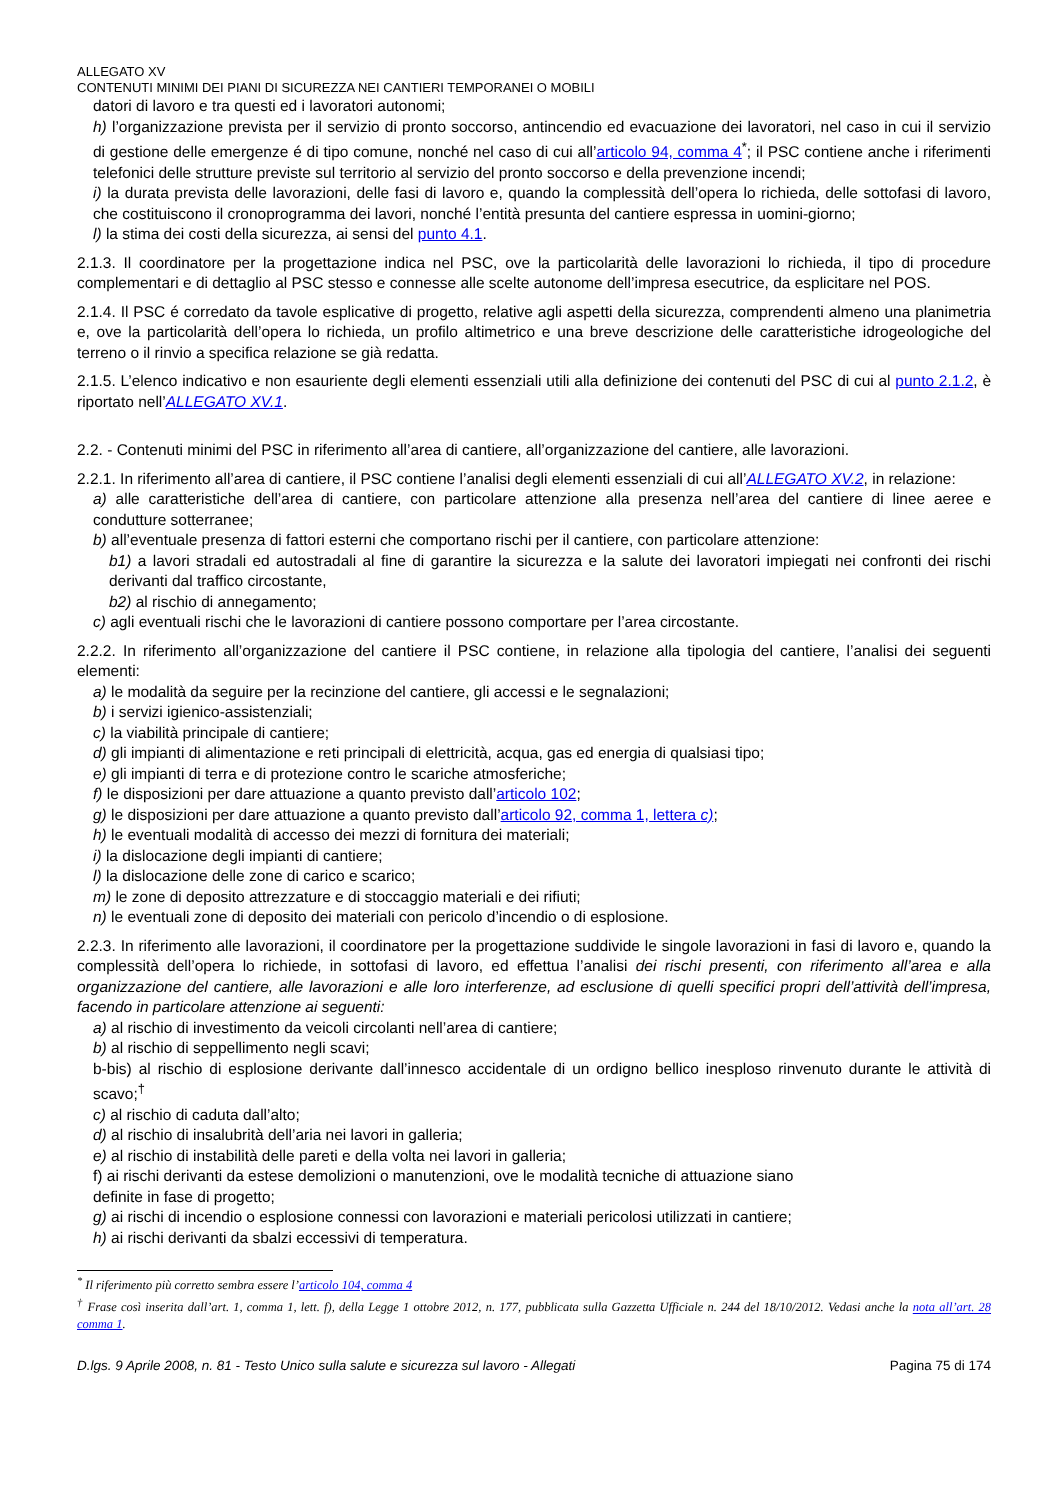ALLEGATO XV
CONTENUTI MINIMI DEI PIANI DI SICUREZZA NEI CANTIERI TEMPORANEI O MOBILI
datori di lavoro e tra questi ed i lavoratori autonomi;
h) l’organizzazione prevista per il servizio di pronto soccorso, antincendio ed evacuazione dei lavoratori, nel caso in cui il servizio di gestione delle emergenze é di tipo comune, nonché nel caso di cui all’articolo 94, comma 4<sup>*</sup>; il PSC contiene anche i riferimenti telefonici delle strutture previste sul territorio al servizio del pronto soccorso e della prevenzione incendi;
i) la durata prevista delle lavorazioni, delle fasi di lavoro e, quando la complessità dell’opera lo richieda, delle sottofasi di lavoro, che costituiscono il cronoprogramma dei lavori, nonché l’entità presunta del cantiere espressa in uomini-giorno;
l) la stima dei costi della sicurezza, ai sensi del punto 4.1.
2.1.3. Il coordinatore per la progettazione indica nel PSC, ove la particolarità delle lavorazioni lo richieda, il tipo di procedure complementari e di dettaglio al PSC stesso e connesse alle scelte autonome dell’impresa esecutrice, da esplicitare nel POS.
2.1.4. Il PSC é corredato da tavole esplicative di progetto, relative agli aspetti della sicurezza, comprendenti almeno una planimetria e, ove la particolarità dell’opera lo richieda, un profilo altimetrico e una breve descrizione delle caratteristiche idrogeologiche del terreno o il rinvio a specifica relazione se già redatta.
2.1.5. L’elenco indicativo e non esauriente degli elementi essenziali utili alla definizione dei contenuti del PSC di cui al punto 2.1.2, è riportato nell’ALLEGATO XV.1.
2.2. - Contenuti minimi del PSC in riferimento all’area di cantiere, all’organizzazione del cantiere, alle lavorazioni.
2.2.1. In riferimento all’area di cantiere, il PSC contiene l’analisi degli elementi essenziali di cui all’ALLEGATO XV.2, in relazione:
a) alle caratteristiche dell’area di cantiere, con particolare attenzione alla presenza nell’area del cantiere di linee aeree e condutture sotterranee;
b) all’eventuale presenza di fattori esterni che comportano rischi per il cantiere, con particolare attenzione:
b1) a lavori stradali ed autostradali al fine di garantire la sicurezza e la salute dei lavoratori impiegati nei confronti dei rischi derivanti dal traffico circostante,
b2) al rischio di annegamento;
c) agli eventuali rischi che le lavorazioni di cantiere possono comportare per l’area circostante.
2.2.2. In riferimento all’organizzazione del cantiere il PSC contiene, in relazione alla tipologia del cantiere, l’analisi dei seguenti elementi:
a) le modalità da seguire per la recinzione del cantiere, gli accessi e le segnalazioni;
b) i servizi igienico-assistenziali;
c) la viabilità principale di cantiere;
d) gli impianti di alimentazione e reti principali di elettricità, acqua, gas ed energia di qualsiasi tipo;
e) gli impianti di terra e di protezione contro le scariche atmosferiche;
f) le disposizioni per dare attuazione a quanto previsto dall’articolo 102;
g) le disposizioni per dare attuazione a quanto previsto dall’articolo 92, comma 1, lettera c);
h) le eventuali modalità di accesso dei mezzi di fornitura dei materiali;
i) la dislocazione degli impianti di cantiere;
l) la dislocazione delle zone di carico e scarico;
m) le zone di deposito attrezzature e di stoccaggio materiali e dei rifiuti;
n) le eventuali zone di deposito dei materiali con pericolo d’incendio o di esplosione.
2.2.3. In riferimento alle lavorazioni, il coordinatore per la progettazione suddivide le singole lavorazioni in fasi di lavoro e, quando la complessità dell’opera lo richiede, in sottofasi di lavoro, ed effettua l’analisi dei rischi presenti, con riferimento all’area e alla organizzazione del cantiere, alle lavorazioni e alle loro interferenze, ad esclusione di quelli specifici propri dell’attività dell’impresa, facendo in particolare attenzione ai seguenti:
a) al rischio di investimento da veicoli circolanti nell’area di cantiere;
b) al rischio di seppellimento negli scavi;
b-bis) al rischio di esplosione derivante dall’innesco accidentale di un ordigno bellico inesploso rinvenuto durante le attività di scavo;<sup>†</sup>
c) al rischio di caduta dall’alto;
d) al rischio di insalubrità dell’aria nei lavori in galleria;
e) al rischio di instabilità delle pareti e della volta nei lavori in galleria;
f) ai rischi derivanti da estese demolizioni o manutenzioni, ove le modalità tecniche di attuazione siano
definite in fase di progetto;
g) ai rischi di incendio o esplosione connessi con lavorazioni e materiali pericolosi utilizzati in cantiere;
h) ai rischi derivanti da sbalzi eccessivi di temperatura.
<sup>*</sup> Il riferimento più corretto sembra essere l’articolo 104, comma 4
<sup>†</sup> Frase così inserita dall’art. 1, comma 1, lett. f), della Legge 1 ottobre 2012, n. 177, pubblicata sulla Gazzetta Ufficiale n. 244 del 18/10/2012. Vedasi anche la nota all’art. 28 comma 1.
D.lgs. 9 Aprile 2008, n. 81 - Testo Unico sulla salute e sicurezza sul lavoro - Allegati Pagina 75 di 174